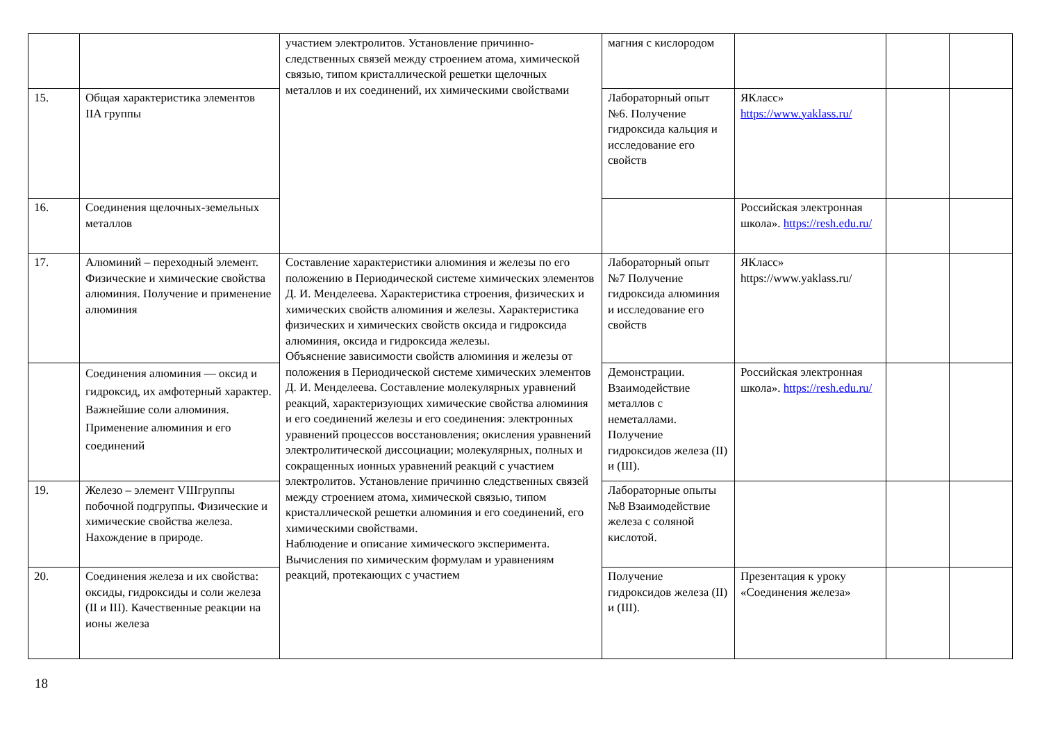| | | участием электролитов. Установление причинно-следственных связей между строением атома, химической связью, типом кристаллической решетки щелочных металлов и их соединений, их химическими свойствами | магния с кислородом | | | |
| 15. | Общая характеристика элементов IIA группы | | Лабораторный опыт №6. Получение гидроксида кальция и исследование его свойств | ЯКласс» https://www.yaklass.ru/ | | |
| 16. | Соединения щелочных-земельных металлов | | | Российская электронная школа». https://resh.edu.ru/ | | |
| 17. | Алюминий – переходный элемент. Физические и химические свойства алюминия. Получение и применение алюминия | Составление характеристики алюминия и железы по его положению в Периодической системе химических элементов Д. И. Менделеева. Характеристика строения, физических и химических свойств алюминия и железы. Характеристика физических и химических свойств оксида и гидроксида алюминия, оксида и гидроксида железы. Объяснение зависимости свойств алюминия и железы от положения в Периодической системе химических элементов Д. И. Менделеева. Составление молекулярных уравнений реакций, характеризующих химические свойства алюминия и его соединений железы и его соединения: электронных уравнений процессов восстановления; окисления уравнений электролитической диссоциации; молекулярных, полных и сокращенных ионных уравнений реакций с участием электролитов. Установление причинно следственных связей между строением атома, химической связью, типом кристаллической решетки алюминия и его соединений, его химическими свойствами. Наблюдение и описание химического эксперимента. Вычисления по химическим формулам и уравнениям реакций, протекающих с участием | Лабораторный опыт №7 Получение гидроксида алюминия и исследование его свойств | ЯКласс» https://www.yaklass.ru/ | | |
| | Соединения алюминия — оксид и гидроксид, их амфотерный характер. Важнейшие соли алюминия. Применение алюминия и его соединений | | Демонстрации. Взаимодействие металлов с неметаллами. Получение гидроксидов железа (II) и (III). | Российская электронная школа». https://resh.edu.ru/ | | |
| 19. | Железо – элемент VIIIгруппы побочной подгруппы. Физические и химические свойства железа. Нахождение в природе. | | Лабораторные опыты №8 Взаимодействие железа с соляной кислотой. | | | |
| 20. | Соединения железа и их свойства: оксиды, гидроксиды и соли железа (II и III). Качественные реакции на ионы железа | | Получение гидроксидов железа (II) и (III). | Презентация к уроку «Соединения железа» | | |
18